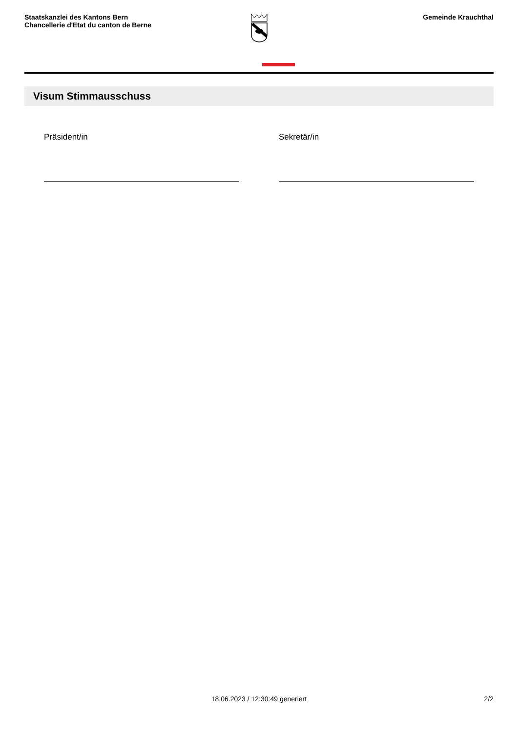Staatskanzlei des Kantons Bern
Chancellerie d'Etat du canton de Berne
Gemeinde Krauchthal
Visum Stimmausschuss
Präsident/in Sekretär/in
18.06.2023 / 12:30:49 generiert 2/2